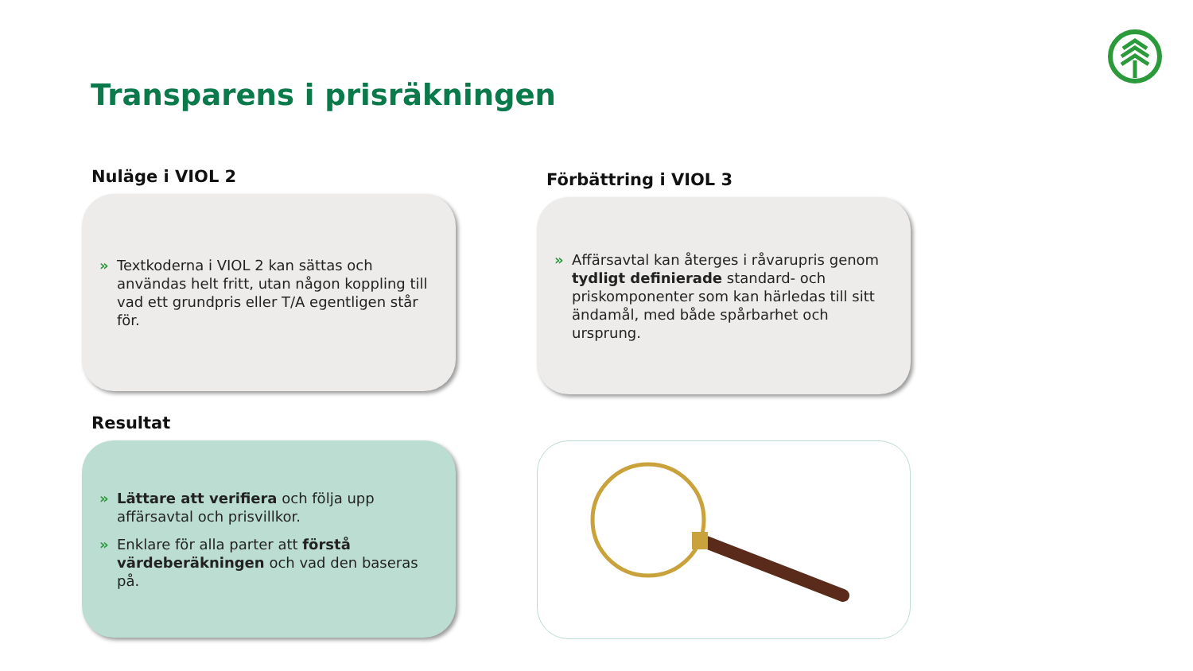Transparens i prisräkningen
Nuläge i VIOL 2
» Textkoderna i VIOL 2 kan sättas och användas helt fritt, utan någon koppling till vad ett grundpris eller T/A egentligen står för.
Förbättring i VIOL 3
» Affärsavtal kan återges i råvarupris genom tydligt definierade standard- och priskomponenter som kan härledas till sitt ändamål, med både spårbarhet och ursprung.
Resultat
» Lättare att verifiera och följa upp affärsavtal och prisvillkor.
» Enklare för alla parter att förstå värdeberäkningen och vad den baseras på.